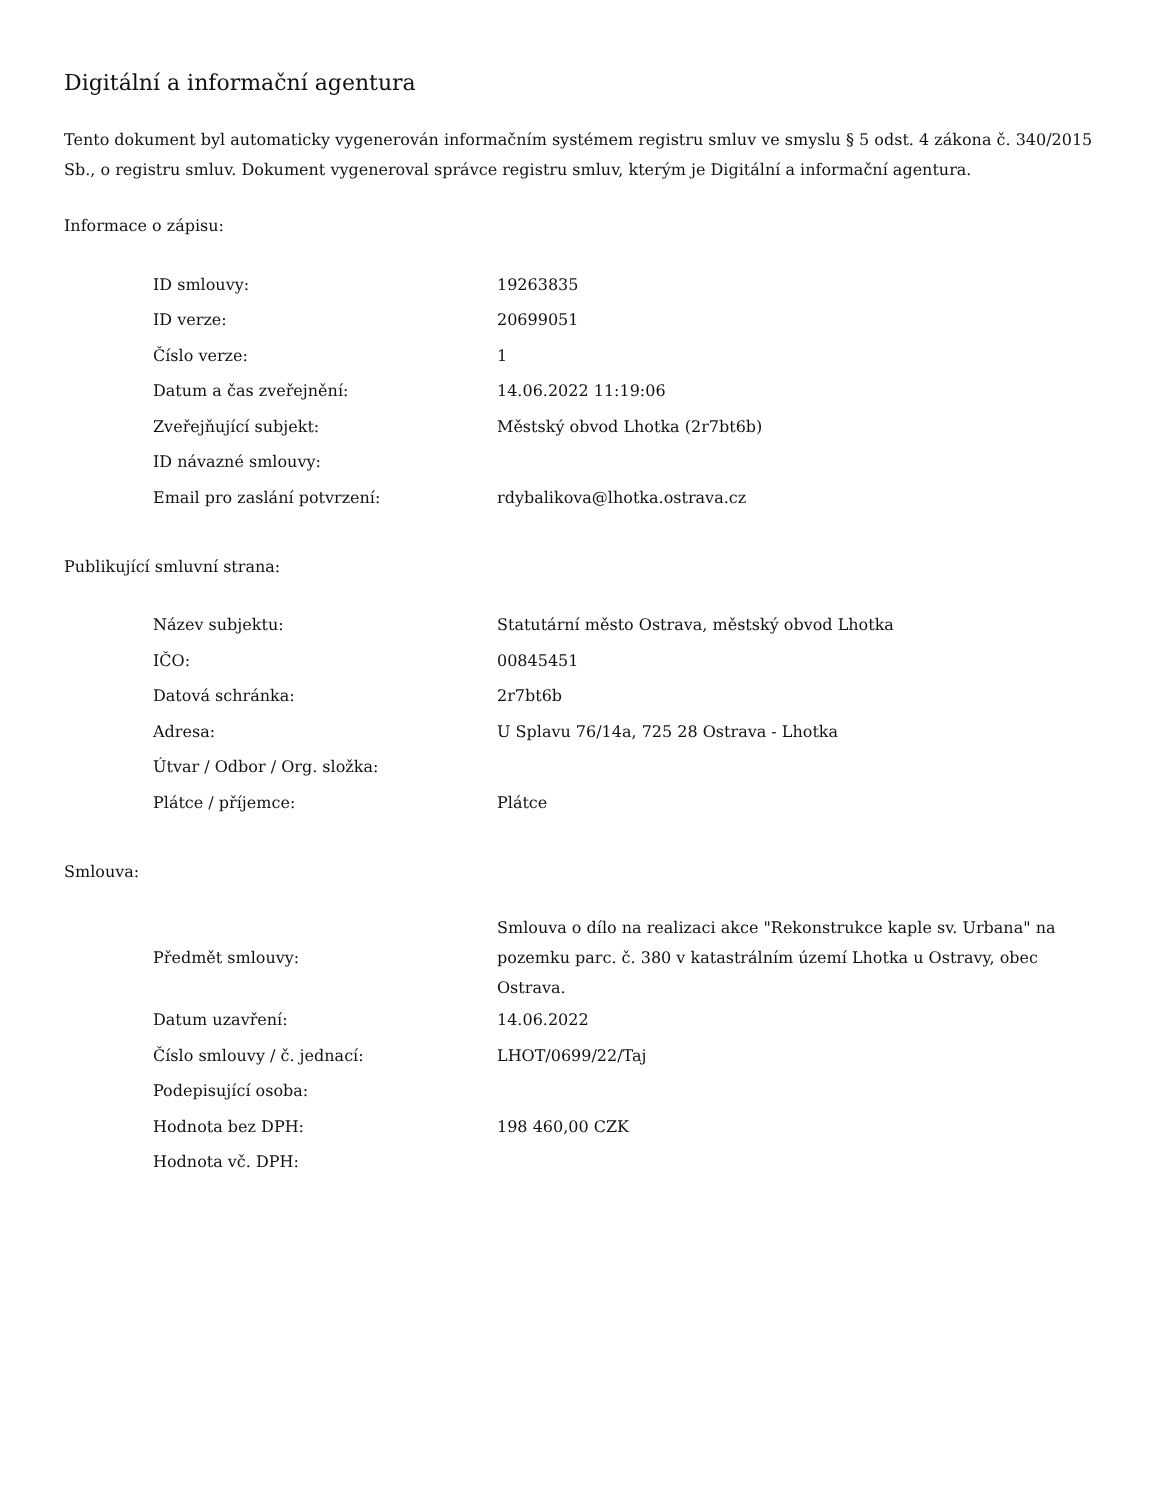Digitální a informační agentura
Tento dokument byl automaticky vygenerován informačním systémem registru smluv ve smyslu § 5 odst. 4 zákona č. 340/2015 Sb., o registru smluv. Dokument vygeneroval správce registru smluv, kterým je Digitální a informační agentura.
Informace o zápisu:
| ID smlouvy: | 19263835 |
| ID verze: | 20699051 |
| Číslo verze: | 1 |
| Datum a čas zveřejnění: | 14.06.2022 11:19:06 |
| Zveřejňující subjekt: | Městský obvod Lhotka (2r7bt6b) |
| ID návazné smlouvy: | |
| Email pro zaslání potvrzení: | rdybalikova@lhotka.ostrava.cz |
Publikující smluvní strana:
| Název subjektu: | Statutární město Ostrava, městský obvod Lhotka |
| IČO: | 00845451 |
| Datová schránka: | 2r7bt6b |
| Adresa: | U Splavu 76/14a, 725 28 Ostrava - Lhotka |
| Útvar / Odbor / Org. složka: | |
| Plátce / příjemce: | Plátce |
Smlouva:
| Předmět smlouvy: | Smlouva o dílo na realizaci akce "Rekonstrukce kaple sv. Urbana" na pozemku parc. č. 380 v katastrálním území Lhotka u Ostravy, obec Ostrava. |
| Datum uzavření: | 14.06.2022 |
| Číslo smlouvy / č. jednací: | LHOT/0699/22/Taj |
| Podepisující osoba: | |
| Hodnota bez DPH: | 198 460,00 CZK |
| Hodnota vč. DPH: | |